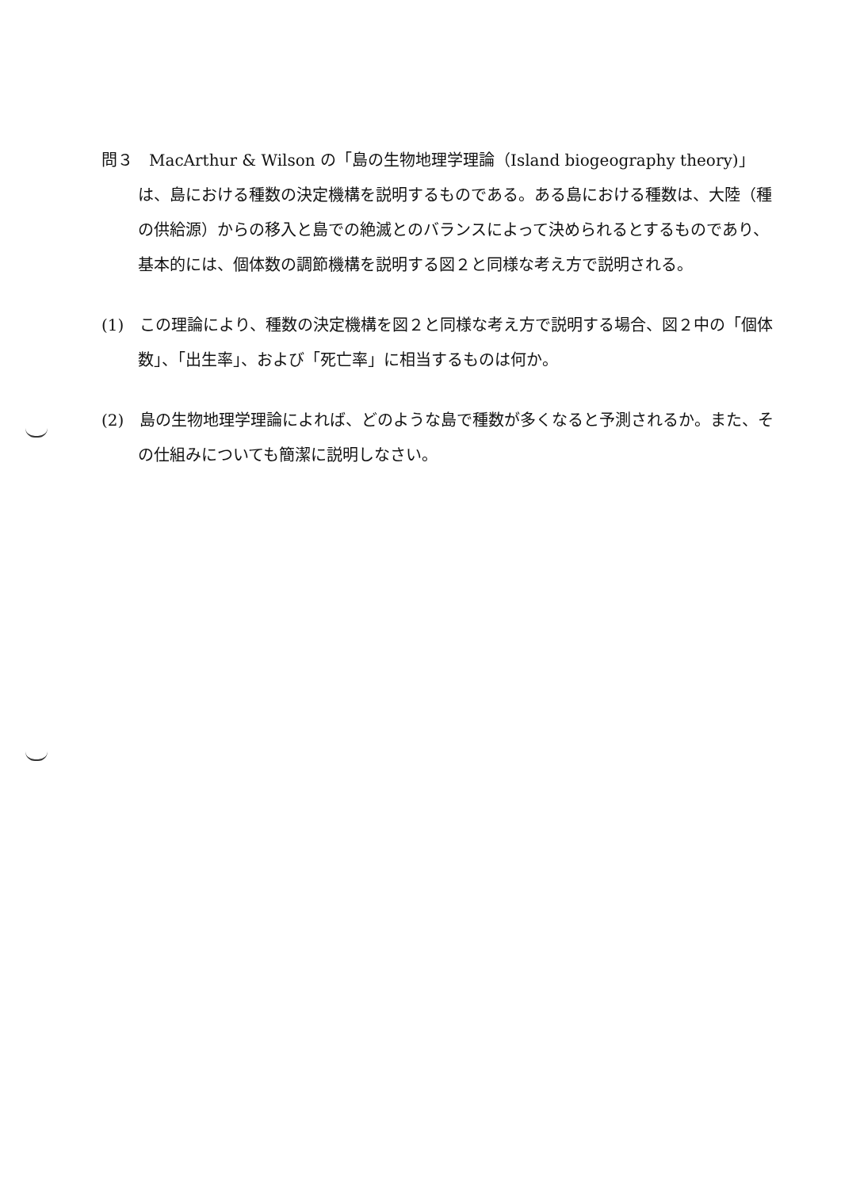問３　MacArthur & Wilson の「島の生物地理学理論（Island biogeography theory)」は、島における種数の決定機構を説明するものである。ある島における種数は、大陸（種の供給源）からの移入と島での絶滅とのバランスによって決められるとするものであり、基本的には、個体数の調節機構を説明する図２と同様な考え方で説明される。
(1)　この理論により、種数の決定機構を図２と同様な考え方で説明する場合、図２中の「個体数」、「出生率」、および「死亡率」に相当するものは何か。
(2)　島の生物地理学理論によれば、どのような島で種数が多くなると予測されるか。また、その仕組みについても簡潔に説明しなさい。